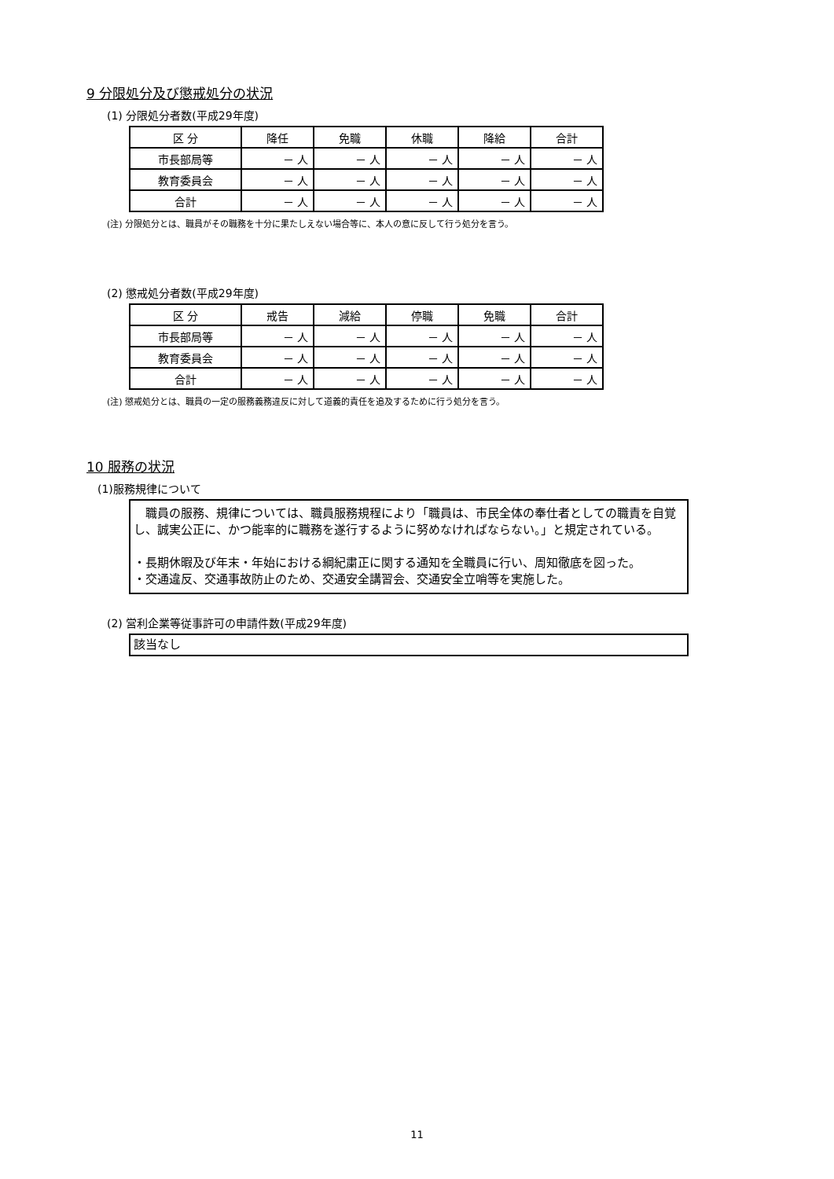9 分限処分及び懲戒処分の状況
(1) 分限処分者数(平成29年度)
| 区 分 | 降任 | 免職 | 休職 | 降給 | 合計 |
| 市長部局等 | － 人 | － 人 | － 人 | － 人 | － 人 |
| 教育委員会 | － 人 | － 人 | － 人 | － 人 | － 人 |
| 合計 | － 人 | － 人 | － 人 | － 人 | － 人 |
(注) 分限処分とは、職員がその職務を十分に果たしえない場合等に、本人の意に反して行う処分を言う。
(2) 懲戒処分者数(平成29年度)
| 区 分 | 戒告 | 減給 | 停職 | 免職 | 合計 |
| 市長部局等 | － 人 | － 人 | － 人 | － 人 | － 人 |
| 教育委員会 | － 人 | － 人 | － 人 | － 人 | － 人 |
| 合計 | － 人 | － 人 | － 人 | － 人 | － 人 |
(注) 懲戒処分とは、職員の一定の服務義務違反に対して道義的責任を追及するために行う処分を言う。
10 服務の状況
(1)服務規律について
　職員の服務、規律については、職員服務規程により「職員は、市民全体の奉仕者としての職責を自覚し、誠実公正に、かつ能率的に職務を遂行するように努めなければならない。」と規定されている。
・長期休暇及び年末・年始における綱紀粛正に関する通知を全職員に行い、周知徹底を図った。
・交通違反、交通事故防止のため、交通安全講習会、交通安全立哨等を実施した。
(2) 営利企業等従事許可の申請件数(平成29年度)
該当なし
11